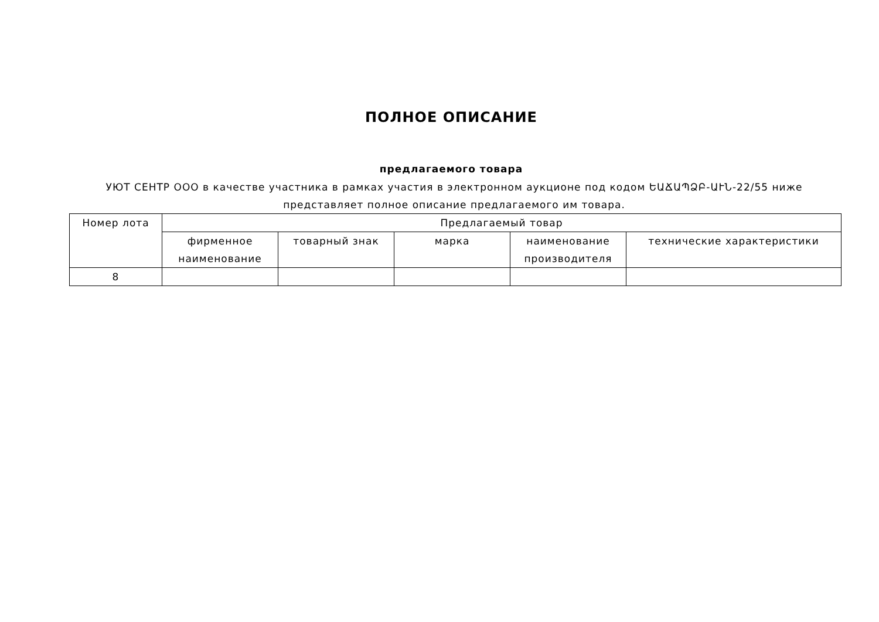ПОЛНОЕ ОПИСАНИЕ
предлагаемого товара
УЮТ СЕНТР ООО в качестве участника в рамках участия в электронном аукционе под кодом ԵԱՃԱՊՁԲ-ԱՒՆ-22/55 ниже представляет полное описание предлагаемого им товара.
| Номер лота | Предлагаемый товар | | | | |
| --- | --- | --- | --- | --- | --- |
| | фирменное наименование | товарный знак | марка | наименование производителя | технические характеристики |
| 8 | | | | | |